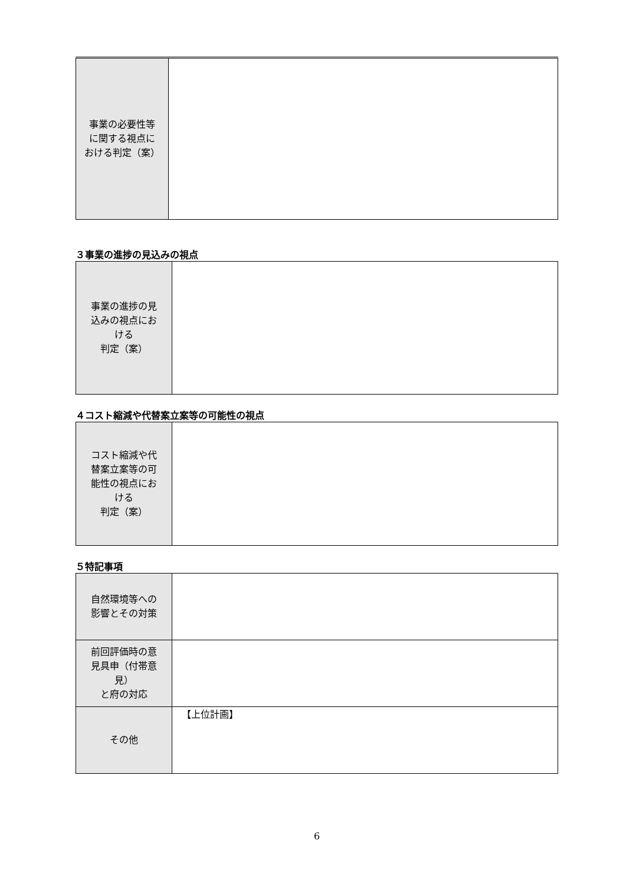| 事業の必要性等 に関する視点に おける判定（案） | |
３事業の進捗の見込みの視点
| 事業の進捗の見 込みの視点にお ける 判定（案） | |
４コスト縮減や代替案立案等の可能性の視点
| コスト縮減や代 替案立案等の可 能性の視点にお ける 判定（案） | |
５特記事項
| 自然環境等への 影響とその対策 | |
| 前回評価時の意 見具申（付帯意 見） と府の対応 | |
| その他 | 【上位計画】 |
6